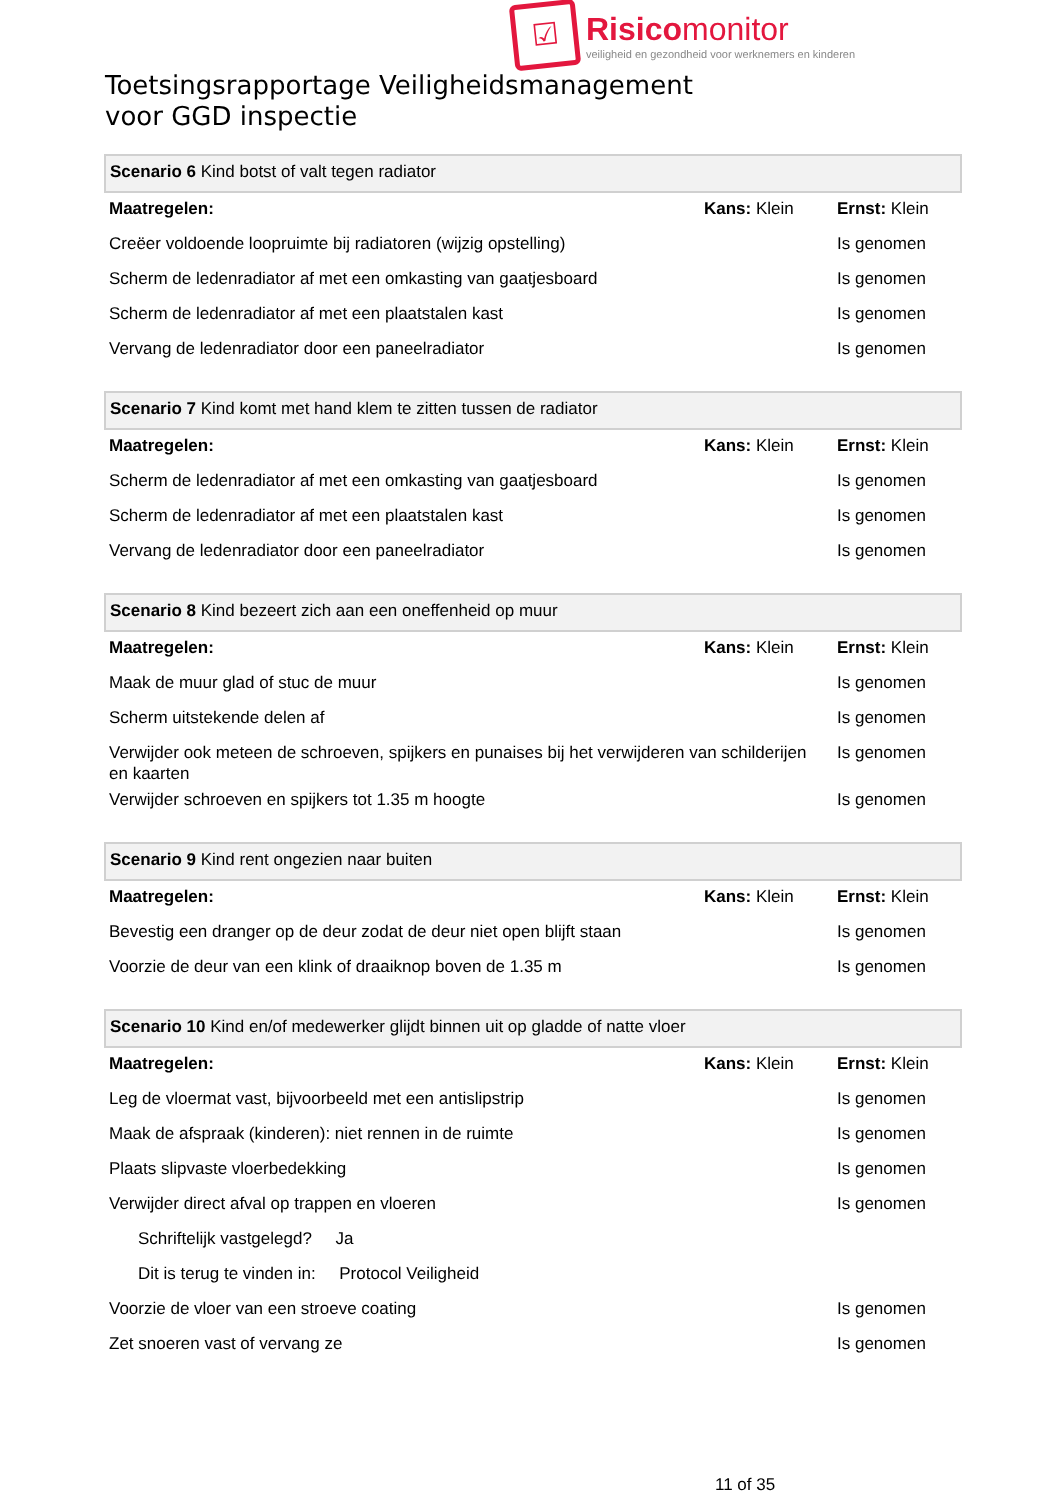☑
Risicomonitor
veiligheid en gezondheid voor werknemers en kinderen
Toetsingsrapportage Veiligheidsmanagement
voor GGD inspectie
| Scenario 6 Kind botst of valt tegen radiator | | |
| Maatregelen: | Kans: Klein | Ernst: Klein |
| Creëer voldoende loopruimte bij radiatoren (wijzig opstelling) | | Is genomen |
| Scherm de ledenradiator af met een omkasting van gaatjesboard | | Is genomen |
| Scherm de ledenradiator af met een plaatstalen kast | | Is genomen |
| Vervang de ledenradiator door een paneelradiator | | Is genomen |
| Scenario 7 Kind komt met hand klem te zitten tussen de radiator | | |
| Maatregelen: | Kans: Klein | Ernst: Klein |
| Scherm de ledenradiator af met een omkasting van gaatjesboard | | Is genomen |
| Scherm de ledenradiator af met een plaatstalen kast | | Is genomen |
| Vervang de ledenradiator door een paneelradiator | | Is genomen |
| Scenario 8 Kind bezeert zich aan een oneffenheid op muur | | |
| Maatregelen: | Kans: Klein | Ernst: Klein |
| Maak de muur glad of stuc de muur | | Is genomen |
| Scherm uitstekende delen af | | Is genomen |
| Verwijder ook meteen de schroeven, spijkers en punaises bij het verwijderen van schilderijen en kaarten | | Is genomen |
| Verwijder schroeven en spijkers tot 1.35 m hoogte | | Is genomen |
| Scenario 9 Kind rent ongezien naar buiten | | |
| Maatregelen: | Kans: Klein | Ernst: Klein |
| Bevestig een dranger op de deur zodat de deur niet open blijft staan | | Is genomen |
| Voorzie de deur van een klink of draaiknop boven de 1.35 m | | Is genomen |
| Scenario 10 Kind en/of medewerker glijdt binnen uit op gladde of natte vloer | | |
| Maatregelen: | Kans: Klein | Ernst: Klein |
| Leg de vloermat vast, bijvoorbeeld met een antislipstrip | | Is genomen |
| Maak de afspraak (kinderen): niet rennen in de ruimte | | Is genomen |
| Plaats slipvaste vloerbedekking | | Is genomen |
| Verwijder direct afval op trappen en vloeren | | Is genomen |
| Schriftelijk vastgelegd? Ja | | |
| Dit is terug te vinden in: Protocol Veiligheid | | |
| Voorzie de vloer van een stroeve coating | | Is genomen |
| Zet snoeren vast of vervang ze | | Is genomen |
11 of 35